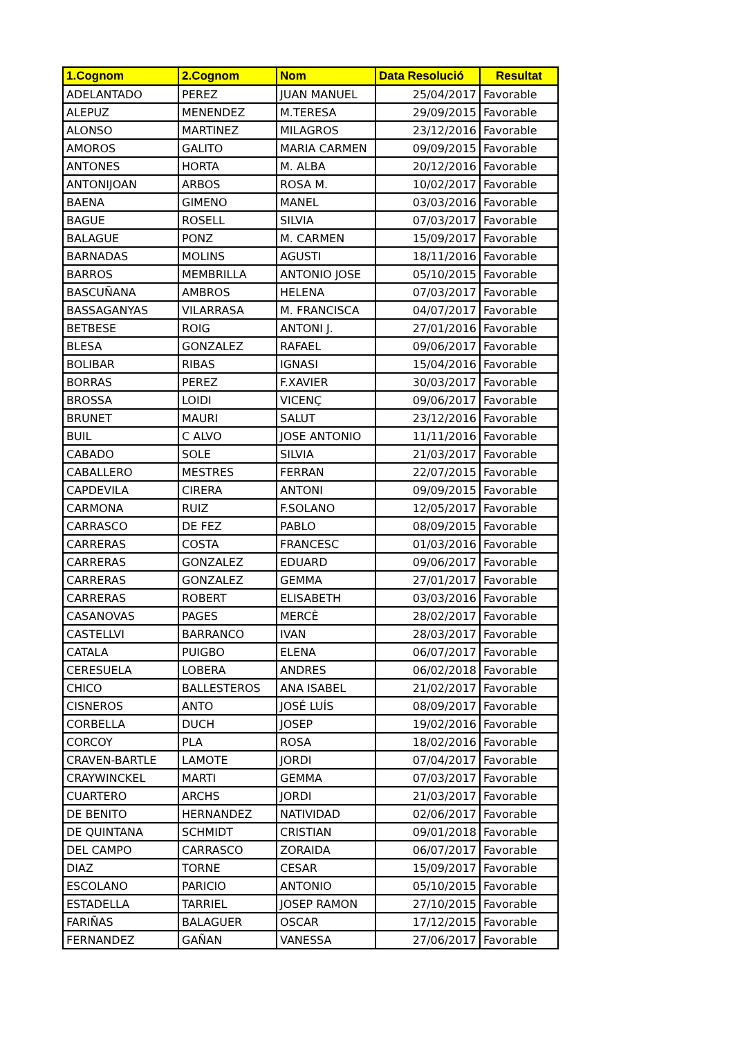| 1.Cognom | 2.Cognom | Nom | Data Resolució | Resultat |
| --- | --- | --- | --- | --- |
| ADELANTADO | PEREZ | JUAN MANUEL | 25/04/2017 | Favorable |
| ALEPUZ | MENENDEZ | M.TERESA | 29/09/2015 | Favorable |
| ALONSO | MARTINEZ | MILAGROS | 23/12/2016 | Favorable |
| AMOROS | GALITO | MARIA CARMEN | 09/09/2015 | Favorable |
| ANTONES | HORTA | M. ALBA | 20/12/2016 | Favorable |
| ANTONIJOAN | ARBOS | ROSA M. | 10/02/2017 | Favorable |
| BAENA | GIMENO | MANEL | 03/03/2016 | Favorable |
| BAGUE | ROSELL | SILVIA | 07/03/2017 | Favorable |
| BALAGUE | PONZ | M. CARMEN | 15/09/2017 | Favorable |
| BARNADAS | MOLINS | AGUSTI | 18/11/2016 | Favorable |
| BARROS | MEMBRILLA | ANTONIO JOSE | 05/10/2015 | Favorable |
| BASCUÑANA | AMBROS | HELENA | 07/03/2017 | Favorable |
| BASSAGANYAS | VILARRASA | M. FRANCISCA | 04/07/2017 | Favorable |
| BETBESE | ROIG | ANTONI J. | 27/01/2016 | Favorable |
| BLESA | GONZALEZ | RAFAEL | 09/06/2017 | Favorable |
| BOLIBAR | RIBAS | IGNASI | 15/04/2016 | Favorable |
| BORRAS | PEREZ | F.XAVIER | 30/03/2017 | Favorable |
| BROSSA | LOIDI | VICENÇ | 09/06/2017 | Favorable |
| BRUNET | MAURI | SALUT | 23/12/2016 | Favorable |
| BUIL | C ALVO | JOSE ANTONIO | 11/11/2016 | Favorable |
| CABADO | SOLE | SILVIA | 21/03/2017 | Favorable |
| CABALLERO | MESTRES | FERRAN | 22/07/2015 | Favorable |
| CAPDEVILA | CIRERA | ANTONI | 09/09/2015 | Favorable |
| CARMONA | RUIZ | F.SOLANO | 12/05/2017 | Favorable |
| CARRASCO | DE FEZ | PABLO | 08/09/2015 | Favorable |
| CARRERAS | COSTA | FRANCESC | 01/03/2016 | Favorable |
| CARRERAS | GONZALEZ | EDUARD | 09/06/2017 | Favorable |
| CARRERAS | GONZALEZ | GEMMA | 27/01/2017 | Favorable |
| CARRERAS | ROBERT | ELISABETH | 03/03/2016 | Favorable |
| CASANOVAS | PAGES | MERCÈ | 28/02/2017 | Favorable |
| CASTELLVI | BARRANCO | IVAN | 28/03/2017 | Favorable |
| CATALA | PUIGBO | ELENA | 06/07/2017 | Favorable |
| CERESUELA | LOBERA | ANDRES | 06/02/2018 | Favorable |
| CHICO | BALLESTEROS | ANA ISABEL | 21/02/2017 | Favorable |
| CISNEROS | ANTO | JOSÉ LUÍS | 08/09/2017 | Favorable |
| CORBELLA | DUCH | JOSEP | 19/02/2016 | Favorable |
| CORCOY | PLA | ROSA | 18/02/2016 | Favorable |
| CRAVEN-BARTLE | LAMOTE | JORDI | 07/04/2017 | Favorable |
| CRAYWINCKEL | MARTI | GEMMA | 07/03/2017 | Favorable |
| CUARTERO | ARCHS | JORDI | 21/03/2017 | Favorable |
| DE BENITO | HERNANDEZ | NATIVIDAD | 02/06/2017 | Favorable |
| DE QUINTANA | SCHMIDT | CRISTIAN | 09/01/2018 | Favorable |
| DEL CAMPO | CARRASCO | ZORAIDA | 06/07/2017 | Favorable |
| DIAZ | TORNE | CESAR | 15/09/2017 | Favorable |
| ESCOLANO | PARICIO | ANTONIO | 05/10/2015 | Favorable |
| ESTADELLA | TARRIEL | JOSEP RAMON | 27/10/2015 | Favorable |
| FARIÑAS | BALAGUER | OSCAR | 17/12/2015 | Favorable |
| FERNANDEZ | GAÑAN | VANESSA | 27/06/2017 | Favorable |